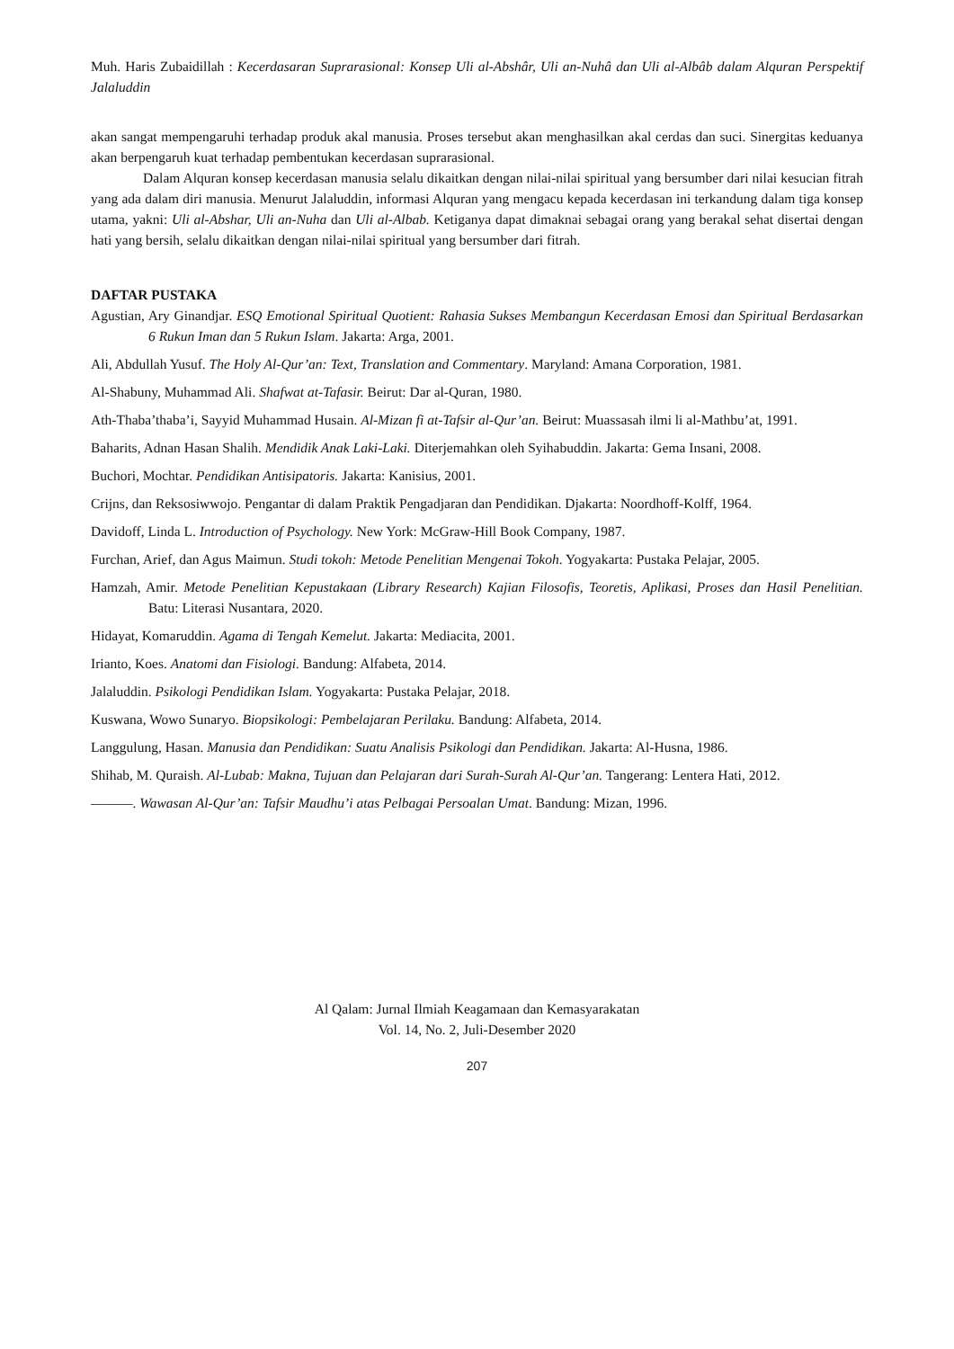Muh. Haris Zubaidillah : Kecerdasaran Suprarasional: Konsep Uli al-Abshâr, Uli an-Nuhâ dan Uli al-Albâb dalam Alquran Perspektif Jalaluddin
akan sangat mempengaruhi terhadap produk akal manusia. Proses tersebut akan menghasilkan akal cerdas dan suci. Sinergitas keduanya akan berpengaruh kuat terhadap pembentukan kecerdasan suprarasional.
Dalam Alquran konsep kecerdasan manusia selalu dikaitkan dengan nilai-nilai spiritual yang bersumber dari nilai kesucian fitrah yang ada dalam diri manusia. Menurut Jalaluddin, informasi Alquran yang mengacu kepada kecerdasan ini terkandung dalam tiga konsep utama, yakni: Uli al-Abshar, Uli an-Nuha dan Uli al-Albab. Ketiganya dapat dimaknai sebagai orang yang berakal sehat disertai dengan hati yang bersih, selalu dikaitkan dengan nilai-nilai spiritual yang bersumber dari fitrah.
DAFTAR PUSTAKA
Agustian, Ary Ginandjar. ESQ Emotional Spiritual Quotient: Rahasia Sukses Membangun Kecerdasan Emosi dan Spiritual Berdasarkan 6 Rukun Iman dan 5 Rukun Islam. Jakarta: Arga, 2001.
Ali, Abdullah Yusuf. The Holy Al-Qur’an: Text, Translation and Commentary. Maryland: Amana Corporation, 1981.
Al-Shabuny, Muhammad Ali. Shafwat at-Tafasir. Beirut: Dar al-Quran, 1980.
Ath-Thaba’thaba’i, Sayyid Muhammad Husain. Al-Mizan fi at-Tafsir al-Qur’an. Beirut: Muassasah ilmi li al-Mathbu’at, 1991.
Baharits, Adnan Hasan Shalih. Mendidik Anak Laki-Laki. Diterjemahkan oleh Syihabuddin. Jakarta: Gema Insani, 2008.
Buchori, Mochtar. Pendidikan Antisipatoris. Jakarta: Kanisius, 2001.
Crijns, dan Reksosiwwojo. Pengantar di dalam Praktik Pengadjaran dan Pendidikan. Djakarta: Noordhoff-Kolff, 1964.
Davidoff, Linda L. Introduction of Psychology. New York: McGraw-Hill Book Company, 1987.
Furchan, Arief, dan Agus Maimun. Studi tokoh: Metode Penelitian Mengenai Tokoh. Yogyakarta: Pustaka Pelajar, 2005.
Hamzah, Amir. Metode Penelitian Kepustakaan (Library Research) Kajian Filosofis, Teoretis, Aplikasi, Proses dan Hasil Penelitian. Batu: Literasi Nusantara, 2020.
Hidayat, Komaruddin. Agama di Tengah Kemelut. Jakarta: Mediacita, 2001.
Irianto, Koes. Anatomi dan Fisiologi. Bandung: Alfabeta, 2014.
Jalaluddin. Psikologi Pendidikan Islam. Yogyakarta: Pustaka Pelajar, 2018.
Kuswana, Wowo Sunaryo. Biopsikologi: Pembelajaran Perilaku. Bandung: Alfabeta, 2014.
Langgulung, Hasan. Manusia dan Pendidikan: Suatu Analisis Psikologi dan Pendidikan. Jakarta: Al-Husna, 1986.
Shihab, M. Quraish. Al-Lubab: Makna, Tujuan dan Pelajaran dari Surah-Surah Al-Qur’an. Tangerang: Lentera Hati, 2012.
———. Wawasan Al-Qur’an: Tafsir Maudhu’i atas Pelbagai Persoalan Umat. Bandung: Mizan, 1996.
Al Qalam: Jurnal Ilmiah Keagamaan dan Kemasyarakatan
Vol. 14, No. 2, Juli-Desember 2020
207